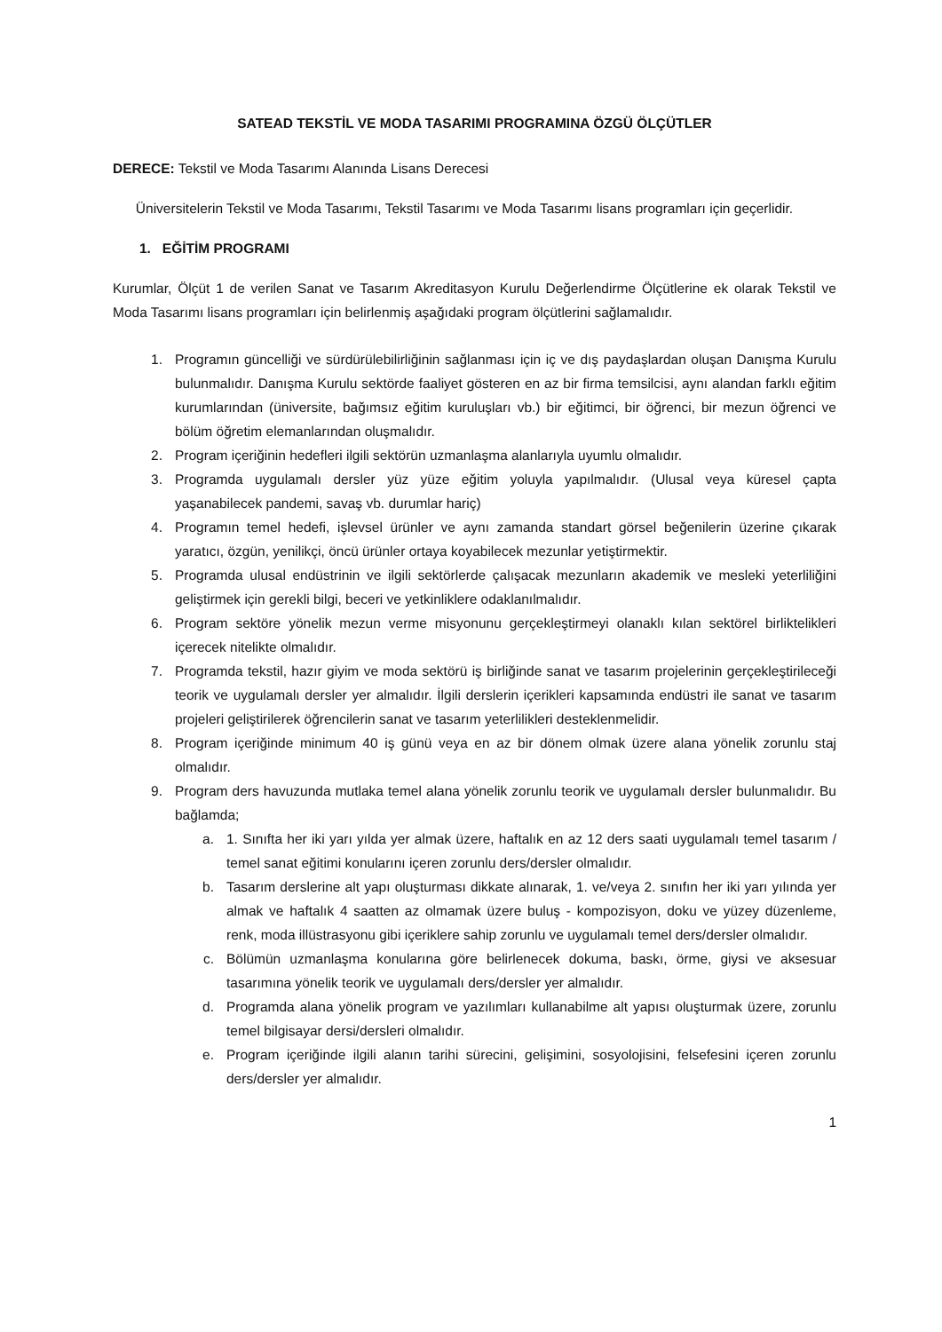SATEAD TEKSTİL VE MODA TASARIMI PROGRAMINA ÖZGÜ ÖLÇÜTLER
DERECE: Tekstil ve Moda Tasarımı Alanında Lisans Derecesi
Üniversitelerin Tekstil ve Moda Tasarımı, Tekstil Tasarımı ve Moda Tasarımı lisans programları için geçerlidir.
1. EĞİTİM PROGRAMI
Kurumlar, Ölçüt 1 de verilen Sanat ve Tasarım Akreditasyon Kurulu Değerlendirme Ölçütlerine ek olarak Tekstil ve Moda Tasarımı lisans programları için belirlenmiş aşağıdaki program ölçütlerini sağlamalıdır.
1. Programın güncelliği ve sürdürülebilirliğinin sağlanması için iç ve dış paydaşlardan oluşan Danışma Kurulu bulunmalıdır. Danışma Kurulu sektörde faaliyet gösteren en az bir firma temsilcisi, aynı alandan farklı eğitim kurumlarından (üniversite, bağımsız eğitim kuruluşları vb.) bir eğitimci, bir öğrenci, bir mezun öğrenci ve bölüm öğretim elemanlarından oluşmalıdır.
2. Program içeriğinin hedefleri ilgili sektörün uzmanlaşma alanlarıyla uyumlu olmalıdır.
3. Programda uygulamalı dersler yüz yüze eğitim yoluyla yapılmalıdır. (Ulusal veya küresel çapta yaşanabilecek pandemi, savaş vb. durumlar hariç)
4. Programın temel hedefi, işlevsel ürünler ve aynı zamanda standart görsel beğenilerin üzerine çıkarak yaratıcı, özgün, yenilikçi, öncü ürünler ortaya koyabilecek mezunlar yetiştirmektir.
5. Programda ulusal endüstrinin ve ilgili sektörlerde çalışacak mezunların akademik ve mesleki yeterliliğini geliştirmek için gerekli bilgi, beceri ve yetkinliklere odaklanılmalıdır.
6. Program sektöre yönelik mezun verme misyonunu gerçekleştirmeyi olanaklı kılan sektörel birliktelikleri içerecek nitelikte olmalıdır.
7. Programda tekstil, hazır giyim ve moda sektörü iş birliğinde sanat ve tasarım projelerinin gerçekleştirileceği teorik ve uygulamalı dersler yer almalıdır. İlgili derslerin içerikleri kapsamında endüstri ile sanat ve tasarım projeleri geliştirilerek öğrencilerin sanat ve tasarım yeterlilikleri desteklenmelidir.
8. Program içeriğinde minimum 40 iş günü veya en az bir dönem olmak üzere alana yönelik zorunlu staj olmalıdır.
9. Program ders havuzunda mutlaka temel alana yönelik zorunlu teorik ve uygulamalı dersler bulunmalıdır. Bu bağlamda;
a. 1. Sınıfta her iki yarı yılda yer almak üzere, haftalık en az 12 ders saati uygulamalı temel tasarım / temel sanat eğitimi konularını içeren zorunlu ders/dersler olmalıdır.
b. Tasarım derslerine alt yapı oluşturması dikkate alınarak, 1. ve/veya 2. sınıfın her iki yarı yılında yer almak ve haftalık 4 saatten az olmamak üzere buluş - kompozisyon, doku ve yüzey düzenleme, renk, moda illüstrasyonu gibi içeriklere sahip zorunlu ve uygulamalı temel ders/dersler olmalıdır.
c. Bölümün uzmanlaşma konularına göre belirlenecek dokuma, baskı, örme, giysi ve aksesuar tasarımına yönelik teorik ve uygulamalı ders/dersler yer almalıdır.
d. Programda alana yönelik program ve yazılımları kullanabilme alt yapısı oluşturmak üzere, zorunlu temel bilgisayar dersi/dersleri olmalıdır.
e. Program içeriğinde ilgili alanın tarihi sürecini, gelişimini, sosyolojisini, felsefesini içeren zorunlu ders/dersler yer almalıdır.
1